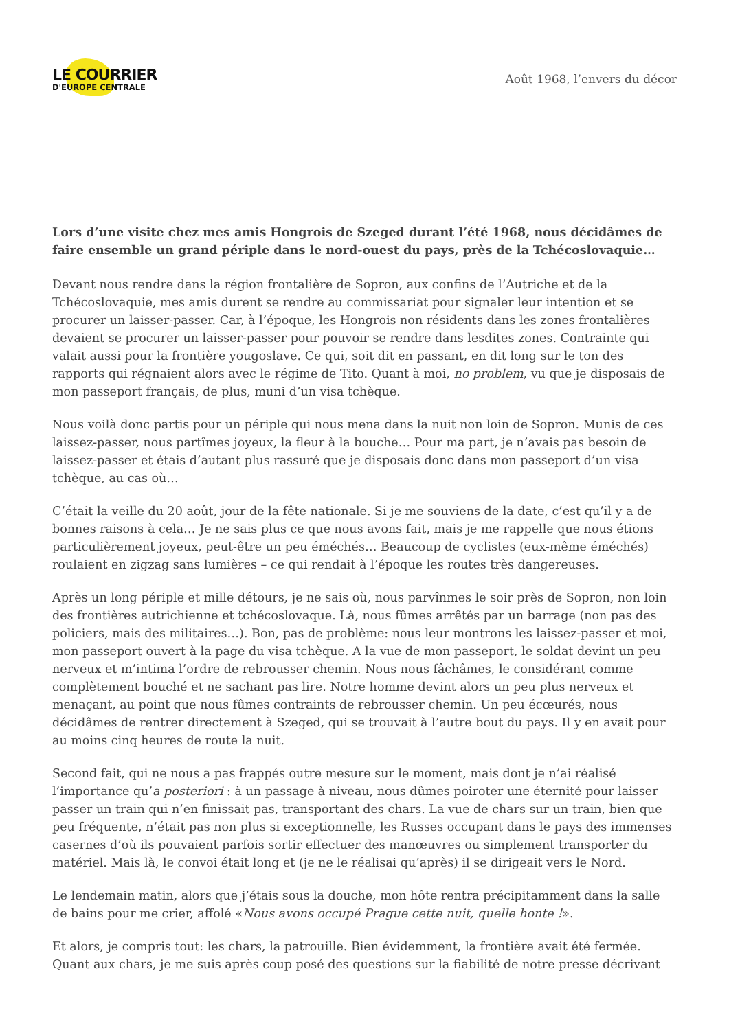LE COURRIER
D'EUROPE CENTRALE
Août 1968, l’envers du décor
Lors d’une visite chez mes amis Hongrois de Szeged durant l’été 1968, nous décidâmes de faire ensemble un grand périple dans le nord-ouest du pays, près de la Tchécoslovaquie…
Devant nous rendre dans la région frontalière de Sopron, aux confins de l’Autriche et de la Tchécoslovaquie, mes amis durent se rendre au commissariat pour signaler leur intention et se procurer un laisser-passer. Car, à l’époque, les Hongrois non résidents dans les zones frontalières devaient se procurer un laisser-passer pour pouvoir se rendre dans lesdites zones. Contrainte qui valait aussi pour la frontière yougoslave. Ce qui, soit dit en passant, en dit long sur le ton des rapports qui régnaient alors avec le régime de Tito. Quant à moi, no problem, vu que je disposais de mon passeport français, de plus, muni d’un visa tchèque.
Nous voilà donc partis pour un périple qui nous mena dans la nuit non loin de Sopron. Munis de ces laissez-passer, nous partîmes joyeux, la fleur à la bouche… Pour ma part, je n’avais pas besoin de laissez-passer et étais d’autant plus rassuré que je disposais donc dans mon passeport d’un visa tchèque, au cas où…
C’était la veille du 20 août, jour de la fête nationale. Si je me souviens de la date, c’est qu’il y a de bonnes raisons à cela… Je ne sais plus ce que nous avons fait, mais je me rappelle que nous étions particulièrement joyeux, peut-être un peu éméchés… Beaucoup de cyclistes (eux-même éméchés) roulaient en zigzag sans lumières – ce qui rendait à l’époque les routes très dangereuses.
Après un long périple et mille détours, je ne sais où, nous parvînmes le soir près de Sopron, non loin des frontières autrichienne et tchécoslovaque. Là, nous fûmes arrêtés par un barrage (non pas des policiers, mais des militaires…). Bon, pas de problème: nous leur montrons les laissez-passer et moi, mon passeport ouvert à la page du visa tchèque. A la vue de mon passeport, le soldat devint un peu nerveux et m’intima l’ordre de rebrousser chemin. Nous nous fâchâmes, le considérant comme complètement bouché et ne sachant pas lire. Notre homme devint alors un peu plus nerveux et menaçant, au point que nous fûmes contraints de rebrousser chemin. Un peu écœurés, nous décidâmes de rentrer directement à Szeged, qui se trouvait à l’autre bout du pays. Il y en avait pour au moins cinq heures de route la nuit.
Second fait, qui ne nous a pas frappés outre mesure sur le moment, mais dont je n’ai réalisé l’importance qu’a posteriori : à un passage à niveau, nous dûmes poiroter une éternité pour laisser passer un train qui n’en finissait pas, transportant des chars. La vue de chars sur un train, bien que peu fréquente, n’était pas non plus si exceptionnelle, les Russes occupant dans le pays des immenses casernes d’où ils pouvaient parfois sortir effectuer des manœuvres ou simplement transporter du matériel. Mais là, le convoi était long et (je ne le réalisai qu’après) il se dirigeait vers le Nord.
Le lendemain matin, alors que j’étais sous la douche, mon hôte rentra précipitamment dans la salle de bains pour me crier, affolé «Nous avons occupé Prague cette nuit, quelle honte !».
Et alors, je compris tout: les chars, la patrouille. Bien évidemment, la frontière avait été fermée. Quant aux chars, je me suis après coup posé des questions sur la fiabilité de notre presse décrivant